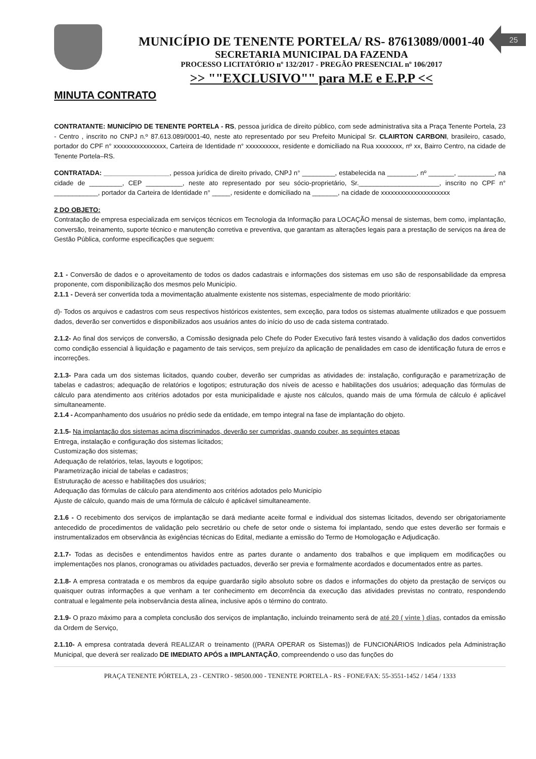MUNICÍPIO DE TENENTE PORTELA/ RS- 87613089/0001-40
SECRETARIA MUNICIPAL DA FAZENDA
PROCESSO LICITATÓRIO nº 132/2017 - PREGÃO PRESENCIAL nº 106/2017
>> ""EXCLUSIVO"" para M.E e E.P.P <<
25
MINUTA CONTRATO
CONTRATANTE: MUNICÍPIO DE TENENTE PORTELA - RS, pessoa jurídica de direito público, com sede administrativa sita a Praça Tenente Portela, 23 - Centro , inscrito no CNPJ n.º 87.613.089/0001-40, neste ato representado por seu Prefeito Municipal Sr. CLAIRTON CARBONI, brasileiro, casado, portador do CPF n° xxxxxxxxxxxxxxxx, Carteira de Identidade n° xxxxxxxxxx, residente e domiciliado na Rua xxxxxxxx, nº xx, Bairro Centro, na cidade de Tenente Portela–RS.
CONTRATADA: __________________, pessoa jurídica de direito privado, CNPJ n° _________, estabelecida na ________, nº _______, __________, na cidade de _________, CEP __________, neste ato representado por seu sócio-proprietário, Sr.______________________, inscrito no CPF n° ____________, portador da Carteira de Identidade n° _____, residente e domiciliado na _______, na cidade de xxxxxxxxxxxxxxxxxxxxx
2 DO OBJETO:
Contratação de empresa especializada em serviços técnicos em Tecnologia da Informação para LOCAÇÃO mensal de sistemas, bem como, implantação, conversão, treinamento, suporte técnico e manutenção corretiva e preventiva, que garantam as alterações legais para a prestação de serviços na área de Gestão Pública, conforme especificações que seguem:
2.1 - Conversão de dados e o aproveitamento de todos os dados cadastrais e informações dos sistemas em uso são de responsabilidade da empresa proponente, com disponibilização dos mesmos pelo Município.
2.1.1 - Deverá ser convertida toda a movimentação atualmente existente nos sistemas, especialmente de modo prioritário:
d)- Todos os arquivos e cadastros com seus respectivos históricos existentes, sem exceção, para todos os sistemas atualmente utilizados e que possuem dados, deverão ser convertidos e disponibilizados aos usuários antes do início do uso de cada sistema contratado.
2.1.2- Ao final dos serviços de conversão, a Comissão designada pelo Chefe do Poder Executivo fará testes visando à validação dos dados convertidos como condição essencial à liquidação e pagamento de tais serviços, sem prejuízo da aplicação de penalidades em caso de identificação futura de erros e incorreções.
2.1.3- Para cada um dos sistemas licitados, quando couber, deverão ser cumpridas as atividades de: instalação, configuração e parametrização de tabelas e cadastros; adequação de relatórios e logotipos; estruturação dos níveis de acesso e habilitações dos usuários; adequação das fórmulas de cálculo para atendimento aos critérios adotados por esta municipalidade e ajuste nos cálculos, quando mais de uma fórmula de cálculo é aplicável simultaneamente.
2.1.4 - Acompanhamento dos usuários no prédio sede da entidade, em tempo integral na fase de implantação do objeto.
2.1.5- Na implantação dos sistemas acima discriminados, deverão ser cumpridas, quando couber, as seguintes etapas
Entrega, instalação e configuração dos sistemas licitados;
Customização dos sistemas;
Adequação de relatórios, telas, layouts e logotipos;
Parametrização inicial de tabelas e cadastros;
Estruturação de acesso e habilitações dos usuários;
Adequação das fórmulas de cálculo para atendimento aos critérios adotados pelo Município
Ajuste de cálculo, quando mais de uma fórmula de cálculo é aplicável simultaneamente.
2.1.6 - O recebimento dos serviços de implantação se dará mediante aceite formal e individual dos sistemas licitados, devendo ser obrigatoriamente antecedido de procedimentos de validação pelo secretário ou chefe de setor onde o sistema foi implantado, sendo que estes deverão ser formais e instrumentalizados em observância às exigências técnicas do Edital, mediante a emissão do Termo de Homologação e Adjudicação.
2.1.7- Todas as decisões e entendimentos havidos entre as partes durante o andamento dos trabalhos e que impliquem em modificações ou implementações nos planos, cronogramas ou atividades pactuados, deverão ser previa e formalmente acordados e documentados entre as partes.
2.1.8- A empresa contratada e os membros da equipe guardarão sigilo absoluto sobre os dados e informações do objeto da prestação de serviços ou quaisquer outras informações a que venham a ter conhecimento em decorrência da execução das atividades previstas no contrato, respondendo contratual e legalmente pela inobservância desta alínea, inclusive após o término do contrato.
2.1.9- O prazo máximo para a completa conclusão dos serviços de implantação, incluindo treinamento será de até 20 ( vinte ) dias, contados da emissão da Ordem de Serviço,
2.1.10- A empresa contratada deverá REALIZAR o treinamento ((PARA OPERAR os Sistemas)) de FUNCIONÁRIOS Indicados pela Administração Municipal, que deverá ser realizado DE IMEDIATO APÓS a IMPLANTAÇÃO, compreendendo o uso das funções do
PRAÇA TENENTE PÓRTELA, 23 - CENTRO - 98500.000 - TENENTE PORTELA - RS - FONE/FAX: 55-3551-1452 / 1454 / 1333